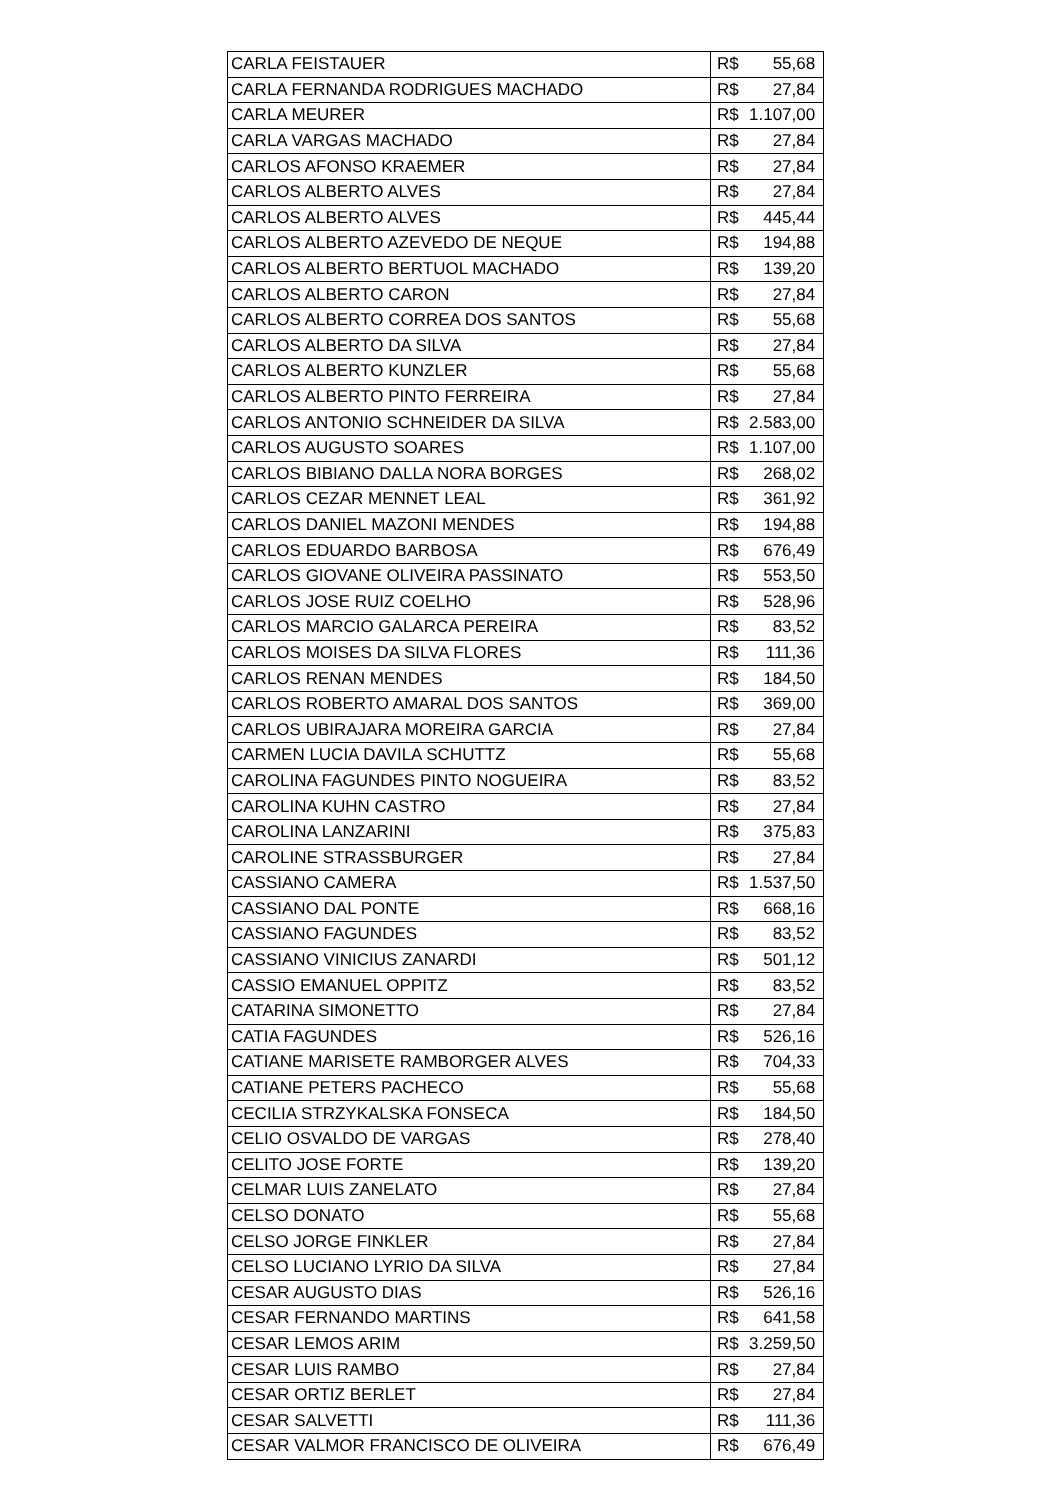| CARLA FEISTAUER | R$ | 55,68 |
| CARLA FERNANDA RODRIGUES MACHADO | R$ | 27,84 |
| CARLA MEURER | R$ | 1.107,00 |
| CARLA VARGAS MACHADO | R$ | 27,84 |
| CARLOS AFONSO KRAEMER | R$ | 27,84 |
| CARLOS ALBERTO ALVES | R$ | 27,84 |
| CARLOS ALBERTO ALVES | R$ | 445,44 |
| CARLOS ALBERTO AZEVEDO DE NEQUE | R$ | 194,88 |
| CARLOS ALBERTO BERTUOL MACHADO | R$ | 139,20 |
| CARLOS ALBERTO CARON | R$ | 27,84 |
| CARLOS ALBERTO CORREA DOS SANTOS | R$ | 55,68 |
| CARLOS ALBERTO DA SILVA | R$ | 27,84 |
| CARLOS ALBERTO KUNZLER | R$ | 55,68 |
| CARLOS ALBERTO PINTO FERREIRA | R$ | 27,84 |
| CARLOS ANTONIO SCHNEIDER DA SILVA | R$ | 2.583,00 |
| CARLOS AUGUSTO SOARES | R$ | 1.107,00 |
| CARLOS BIBIANO DALLA NORA BORGES | R$ | 268,02 |
| CARLOS CEZAR MENNET LEAL | R$ | 361,92 |
| CARLOS DANIEL MAZONI MENDES | R$ | 194,88 |
| CARLOS EDUARDO BARBOSA | R$ | 676,49 |
| CARLOS GIOVANE OLIVEIRA PASSINATO | R$ | 553,50 |
| CARLOS JOSE RUIZ COELHO | R$ | 528,96 |
| CARLOS MARCIO GALARCA PEREIRA | R$ | 83,52 |
| CARLOS MOISES DA SILVA FLORES | R$ | 111,36 |
| CARLOS RENAN MENDES | R$ | 184,50 |
| CARLOS ROBERTO AMARAL DOS SANTOS | R$ | 369,00 |
| CARLOS UBIRAJARA MOREIRA GARCIA | R$ | 27,84 |
| CARMEN LUCIA DAVILA SCHUTTZ | R$ | 55,68 |
| CAROLINA FAGUNDES PINTO NOGUEIRA | R$ | 83,52 |
| CAROLINA KUHN CASTRO | R$ | 27,84 |
| CAROLINA LANZARINI | R$ | 375,83 |
| CAROLINE STRASSBURGER | R$ | 27,84 |
| CASSIANO CAMERA | R$ | 1.537,50 |
| CASSIANO DAL PONTE | R$ | 668,16 |
| CASSIANO FAGUNDES | R$ | 83,52 |
| CASSIANO VINICIUS ZANARDI | R$ | 501,12 |
| CASSIO EMANUEL OPPITZ | R$ | 83,52 |
| CATARINA SIMONETTO | R$ | 27,84 |
| CATIA FAGUNDES | R$ | 526,16 |
| CATIANE MARISETE RAMBORGER ALVES | R$ | 704,33 |
| CATIANE PETERS PACHECO | R$ | 55,68 |
| CECILIA STRZYKALSKA FONSECA | R$ | 184,50 |
| CELIO OSVALDO DE VARGAS | R$ | 278,40 |
| CELITO JOSE FORTE | R$ | 139,20 |
| CELMAR LUIS ZANELATO | R$ | 27,84 |
| CELSO DONATO | R$ | 55,68 |
| CELSO JORGE FINKLER | R$ | 27,84 |
| CELSO LUCIANO LYRIO DA SILVA | R$ | 27,84 |
| CESAR AUGUSTO DIAS | R$ | 526,16 |
| CESAR FERNANDO MARTINS | R$ | 641,58 |
| CESAR LEMOS ARIM | R$ | 3.259,50 |
| CESAR LUIS RAMBO | R$ | 27,84 |
| CESAR ORTIZ BERLET | R$ | 27,84 |
| CESAR SALVETTI | R$ | 111,36 |
| CESAR VALMOR FRANCISCO DE OLIVEIRA | R$ | 676,49 |